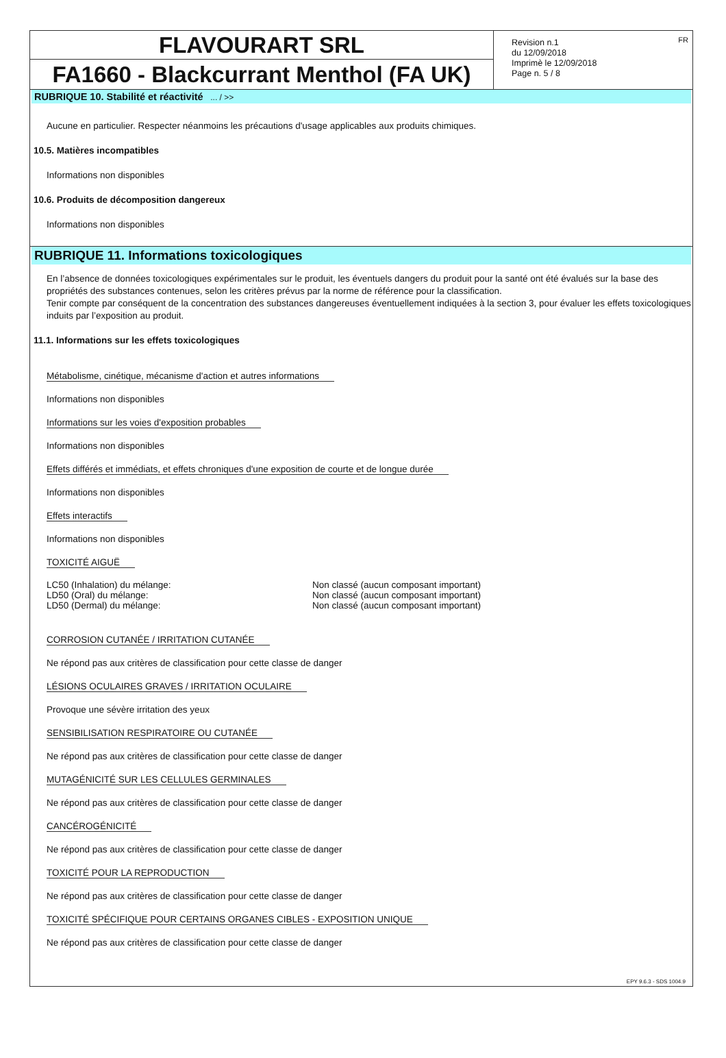FLAVOURART SRL
FA1660 - Blackcurrant Menthol (FA UK)
Revision n.1
du 12/09/2018
Imprimè le 12/09/2018
Page n. 5 / 8
FR
RUBRIQUE 10. Stabilité et réactivité ... / >>
Aucune en particulier. Respecter néanmoins les précautions d'usage applicables aux produits chimiques.
10.5. Matières incompatibles
Informations non disponibles
10.6. Produits de décomposition dangereux
Informations non disponibles
RUBRIQUE 11. Informations toxicologiques
En l’absence de données toxicologiques expérimentales sur le produit, les éventuels dangers du produit pour la santé ont été évalués sur la base des propriétés des substances contenues, selon les critères prévus par la norme de référence pour la classification.
Tenir compte par conséquent de la concentration des substances dangereuses éventuellement indiquées à la section 3, pour évaluer les effets toxicologiques induits par l’exposition au produit.
11.1. Informations sur les effets toxicologiques
Métabolisme, cinétique, mécanisme d'action et autres informations
Informations non disponibles
Informations sur les voies d'exposition probables
Informations non disponibles
Effets différés et immédiats, et effets chroniques d'une exposition de courte et de longue durée
Informations non disponibles
Effets interactifs
Informations non disponibles
TOXICITÉ AIGUË
LC50 (Inhalation) du mélange: Non classé (aucun composant important)
LD50 (Oral) du mélange: Non classé (aucun composant important)
LD50 (Dermal) du mélange: Non classé (aucun composant important)
CORROSION CUTANÉE / IRRITATION CUTANÉE
Ne répond pas aux critères de classification pour cette classe de danger
LÉSIONS OCULAIRES GRAVES / IRRITATION OCULAIRE
Provoque une sévère irritation des yeux
SENSIBILISATION RESPIRATOIRE OU CUTANÉE
Ne répond pas aux critères de classification pour cette classe de danger
MUTAGÉNICITÉ SUR LES CELLULES GERMINALES
Ne répond pas aux critères de classification pour cette classe de danger
CANCÉROGÉNICITÉ
Ne répond pas aux critères de classification pour cette classe de danger
TOXICITÉ POUR LA REPRODUCTION
Ne répond pas aux critères de classification pour cette classe de danger
TOXICITÉ SPÉCIFIQUE POUR CERTAINS ORGANES CIBLES - EXPOSITION UNIQUE
Ne répond pas aux critères de classification pour cette classe de danger
EPY 9.6.3 - SDS 1004.9